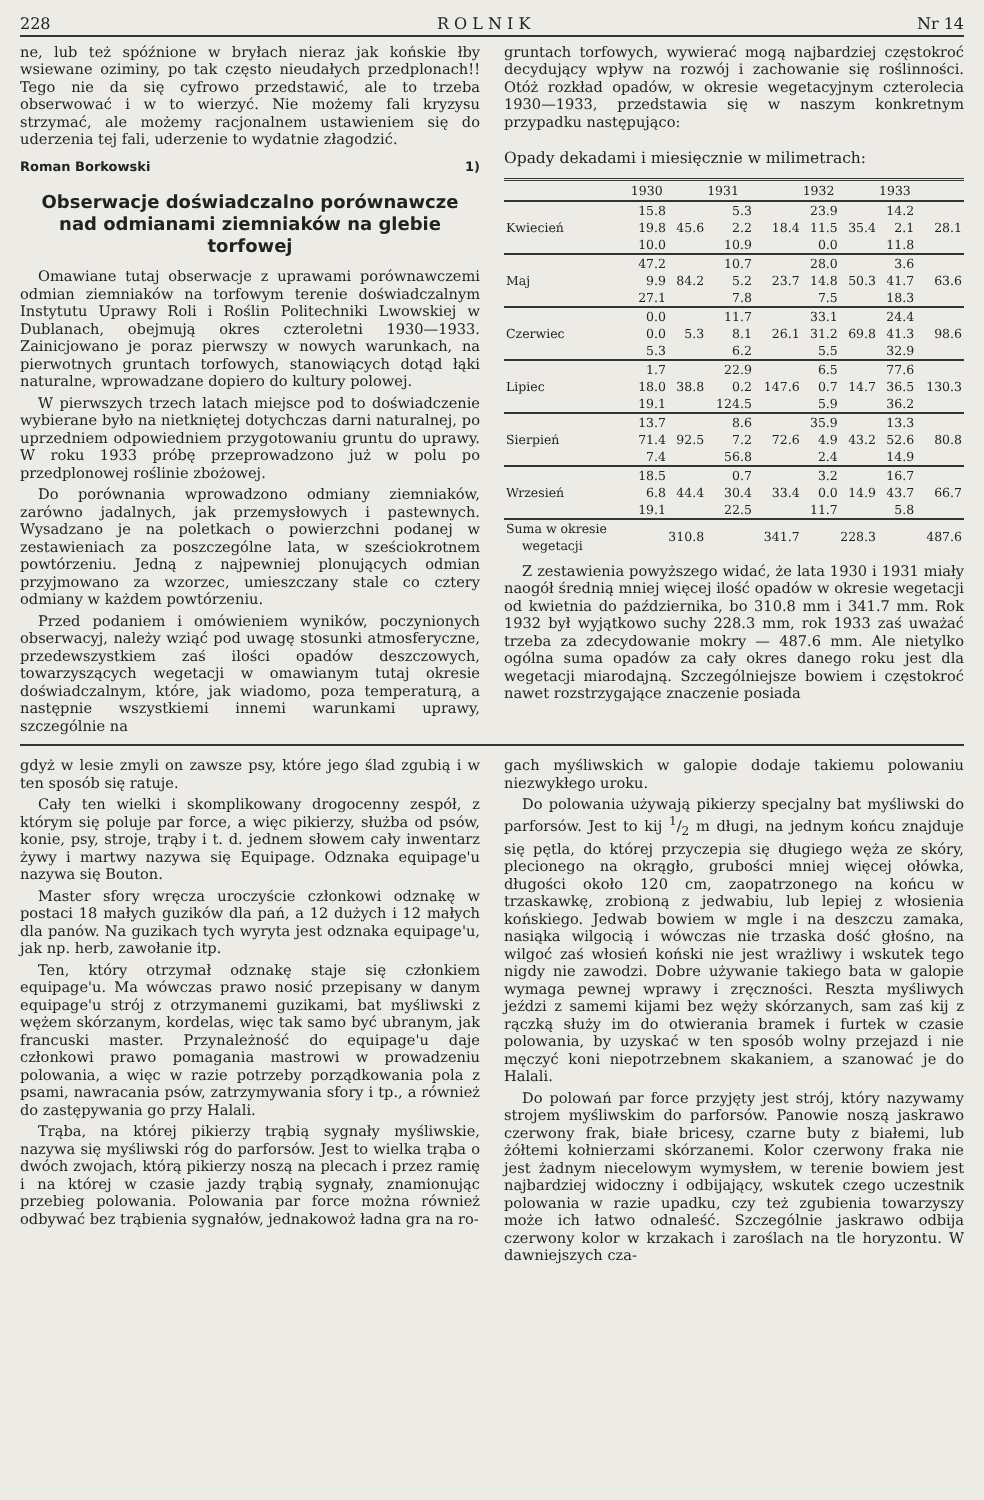228 R O L N I K Nr 14
ne, lub też spóźnione w bryłach nieraz jak końskie łby wsiewane oziminy, po tak często nieudałych przedplonach!! Tego nie da się cyfrowo przedstawić, ale to trzeba obserwować i w to wierzyć. Nie możemy fali kryzysu strzymać, ale możemy racjonalnem ustawieniem się do uderzenia tej fali, uderzenie to wydatnie złagodzić.
Roman Borkowski 1)
Obserwacje doświadczalno porównawcze nad odmianami ziemniaków na glebie torfowej
Omawiane tutaj obserwacje z uprawami porównawczemi odmian ziemniaków na torfowym terenie doświadczalnym Instytutu Uprawy Roli i Roślin Politechniki Lwowskiej w Dublanach, obejmują okres czteroletni 1930—1933. Zainicjowano je poraz pierwszy w nowych warunkach, na pierwotnych gruntach torfowych, stanowiących dotąd łąki naturalne, wprowadzane dopiero do kultury polowej.
W pierwszych trzech latach miejsce pod to doświadczenie wybierane było na nietkniętej dotychczas darni naturalnej, po uprzedniem odpowiedniem przygotowaniu gruntu do uprawy. W roku 1933 próbę przeprowadzono już w polu po przedplonowej roślinie zbożowej.
Do porównania wprowadzono odmiany ziemniaków, zarówno jadalnych, jak przemysłowych i pastewnych. Wysadzano je na poletkach o powierzchni podanej w zestawieniach za poszczególne lata, w sześciokrotnem powtórzeniu. Jedną z najpewniej plonujących odmian przyjmowano za wzorzec, umieszczany stale co cztery odmiany w każdem powtórzeniu.
Przed podaniem i omówieniem wyników, poczynionych obserwacyj, należy wziąć pod uwagę stosunki atmosferyczne, przedewszystkiem zaś ilości opadów deszczowych, towarzyszących wegetacji w omawianym tutaj okresie doświadczalnym, które, jak wiadomo, poza temperaturą, a następnie wszystkiemi innemi warunkami uprawy, szczególnie na
gruntach torfowych, wywierać mogą najbardziej częstokroć decydujący wpływ na rozwój i zachowanie się roślinności. Otóż rozkład opadów, w okresie wegetacyjnym czterolecia 1930—1933, przedstawia się w naszym konkretnym przypadku następująco:
Opady dekadami i miesięcznie w milimetrach:
| | 1930 | | 1931 | | 1932 | | 1933 | |
| --- | --- | --- | --- | --- | --- | --- | --- | --- |
| | 15.8 | | 5.3 | | 23.9 | | 14.2 | |
| Kwiecień | 19.8 | 45.6 | 2.2 | 18.4 | 11.5 | 35.4 | 2.1 | 28.1 |
| | 10.0 | | 10.9 | | 0.0 | | 11.8 | |
| | 47.2 | | 10.7 | | 28.0 | | 3.6 | |
| Maj | 9.9 | 84.2 | 5.2 | 23.7 | 14.8 | 50.3 | 41.7 | 63.6 |
| | 27.1 | | 7.8 | | 7.5 | | 18.3 | |
| | 0.0 | | 11.7 | | 33.1 | | 24.4 | |
| Czerwiec | 0.0 | 5.3 | 8.1 | 26.1 | 31.2 | 69.8 | 41.3 | 98.6 |
| | 5.3 | | 6.2 | | 5.5 | | 32.9 | |
| | 1.7 | | 22.9 | | 6.5 | | 77.6 | |
| Lipiec | 18.0 | 38.8 | 0.2 | 147.6 | 0.7 | 14.7 | 36.5 | 130.3 |
| | 19.1 | | 124.5 | | 5.9 | | 36.2 | |
| | 13.7 | | 8.6 | | 35.9 | | 13.3 | |
| Sierpień | 71.4 | 92.5 | 7.2 | 72.6 | 4.9 | 43.2 | 52.6 | 80.8 |
| | 7.4 | | 56.8 | | 2.4 | | 14.9 | |
| | 18.5 | | 0.7 | | 3.2 | | 16.7 | |
| Wrzesień | 6.8 | 44.4 | 30.4 | 33.4 | 0.0 | 14.9 | 43.7 | 66.7 |
| | 19.1 | | 22.5 | | 11.7 | | 5.8 | |
| Suma w okresie wegetacji | 310.8 | | 341.7 | | 228.3 | | 487.6 | |
Z zestawienia powyższego widać, że lata 1930 i 1931 miały naogół średnią mniej więcej ilość opadów w okresie wegetacji od kwietnia do października, bo 310.8 mm i 341.7 mm. Rok 1932 był wyjątkowo suchy 228.3 mm, rok 1933 zaś uważać trzeba za zdecydowanie mokry — 487.6 mm. Ale nietylko ogólna suma opadów za cały okres danego roku jest dla wegetacji miarodajną. Szczególniejsze bowiem i częstokroć nawet rozstrzygające znaczenie posiada
gdyż w lesie zmyli on zawsze psy, które jego ślad zgubią i w ten sposób się ratuje.
Cały ten wielki i skomplikowany drogocenny zespół, z którym się poluje par force, a więc pikierzy, służba od psów, konie, psy, stroje, trąby i t. d. jednem słowem cały inwentarz żywy i martwy nazywa się Equipage. Odznaka equipage'u nazywa się Bouton.
Master sfory wręcza uroczyście członkowi odznakę w postaci 18 małych guzików dla pań, a 12 dużych i 12 małych dla panów. Na guzikach tych wyryta jest odznaka equipage'u, jak np. herb, zawołanie itp.
Ten, który otrzymał odznakę staje się członkiem equipage'u. Ma wówczas prawo nosić przepisany w danym equipage'u strój z otrzymanemi guzikami, bat myśliwski z wężem skórzanym, kordelas, więc tak samo być ubranym, jak francuski master. Przynależność do equipage'u daje członkowi prawo pomagania mastrowi w prowadzeniu polowania, a więc w razie potrzeby porządkowania pola z psami, nawracania psów, zatrzymywania sfory i tp., a również do zastępywania go przy Halali.
Trąba, na której pikierzy trąbią sygnały myśliwskie, nazywa się myśliwski róg do parforsów. Jest to wielka trąba o dwóch zwojach, którą pikierzy noszą na plecach i przez ramię i na której w czasie jazdy trąbią sygnały, znamionując przebieg polowania. Polowania par force można również odbywać bez trąbienia sygnałów, jednakowoż ładna gra na ro-
gach myśliwskich w galopie dodaje takiemu polowaniu niezwykłego uroku.
Do polowania używają pikierzy specjalny bat myśliwski do parforsów. Jest to kij 1/2 m długi, na jednym końcu znajduje się pętla, do której przyczepia się długiego węża ze skóry, plecionego na okrągło, grubości mniej więcej ołówka, długości około 120 cm, zaopatrzonego na końcu w trzaskawkę, zrobioną z jedwabiu, lub lepiej z włosienia końskiego. Jedwab bowiem w mgle i na deszczu zamaka, nasiąka wilgocią i wówczas nie trzaska dość głośno, na wilgoć zaś włosień koński nie jest wrażliwy i wskutek tego nigdy nie zawodzi. Dobre używanie takiego bata w galopie wymaga pewnej wprawy i zręczności. Reszta myśliwych jeździ z samemi kijami bez węży skórzanych, sam zaś kij z rączką służy im do otwierania bramek i furtek w czasie polowania, by uzyskać w ten sposób wolny przejazd i nie męczyć koni niepotrzebnem skakaniem, a szanować je do Halali.
Do polowań par force przyjęty jest strój, który nazywamy strojem myśliwskim do parforsów. Panowie noszą jaskrawo czerwony frak, białe bricesy, czarne buty z białemi, lub żółtemi kołnierzami skórzanemi. Kolor czerwony fraka nie jest żadnym niecelowym wymysłem, w terenie bowiem jest najbardziej widoczny i odbijający, wskutek czego uczestnik polowania w razie upadku, czy też zgubienia towarzyszy może ich łatwo odnaleść. Szczególnie jaskrawo odbija czerwony kolor w krzakach i zaroślach na tle horyzontu. W dawniejszych cza-